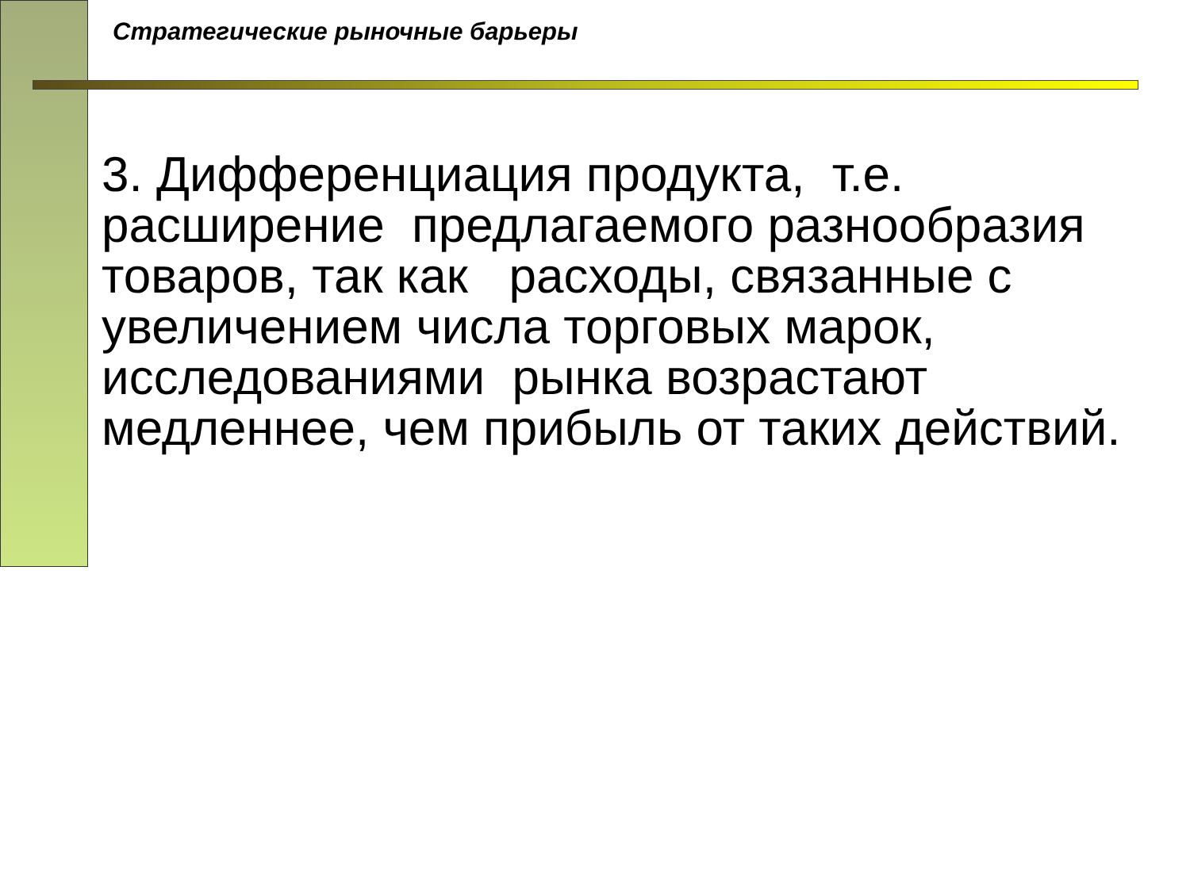Стратегические рыночные барьеры
3. Дифференциация продукта, т.е. расширение предлагаемого разнообразия товаров, так как расходы, связанные с увеличением числа торговых марок, исследованиями рынка возрастают медленнее, чем прибыль от таких действий.